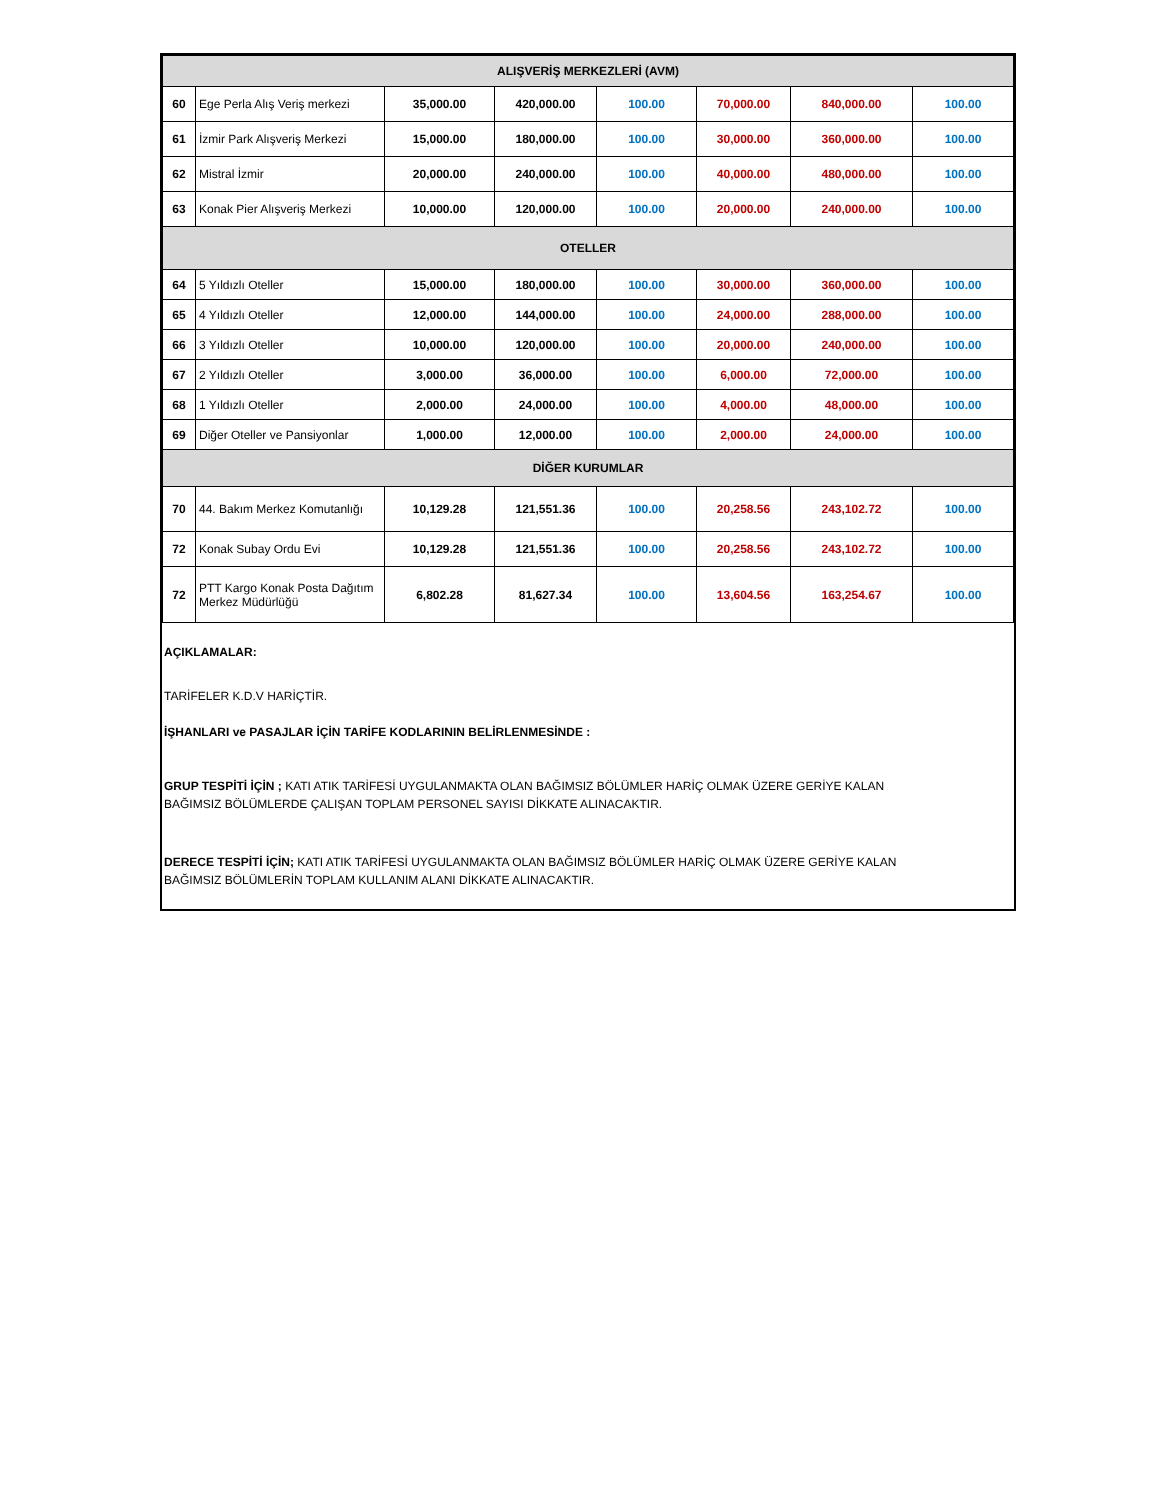| ALIŞVERİŞ MERKEZLERİ (AVM) | | | | | | | |
| 60 | Ege Perla Alış Veriş merkezi | 35,000.00 | 420,000.00 | 100.00 | 70,000.00 | 840,000.00 | 100.00 |
| 61 | İzmir Park Alışveriş Merkezi | 15,000.00 | 180,000.00 | 100.00 | 30,000.00 | 360,000.00 | 100.00 |
| 62 | Mistral İzmir | 20,000.00 | 240,000.00 | 100.00 | 40,000.00 | 480,000.00 | 100.00 |
| 63 | Konak Pier Alışveriş Merkezi | 10,000.00 | 120,000.00 | 100.00 | 20,000.00 | 240,000.00 | 100.00 |
| OTELLER | | | | | | | |
| 64 | 5 Yıldızlı Oteller | 15,000.00 | 180,000.00 | 100.00 | 30,000.00 | 360,000.00 | 100.00 |
| 65 | 4 Yıldızlı Oteller | 12,000.00 | 144,000.00 | 100.00 | 24,000.00 | 288,000.00 | 100.00 |
| 66 | 3 Yıldızlı Oteller | 10,000.00 | 120,000.00 | 100.00 | 20,000.00 | 240,000.00 | 100.00 |
| 67 | 2 Yıldızlı Oteller | 3,000.00 | 36,000.00 | 100.00 | 6,000.00 | 72,000.00 | 100.00 |
| 68 | 1 Yıldızlı Oteller | 2,000.00 | 24,000.00 | 100.00 | 4,000.00 | 48,000.00 | 100.00 |
| 69 | Diğer Oteller ve Pansiyonlar | 1,000.00 | 12,000.00 | 100.00 | 2,000.00 | 24,000.00 | 100.00 |
| DİĞER KURUMLAR | | | | | | | |
| 70 | 44. Bakım Merkez Komutanlığı | 10,129.28 | 121,551.36 | 100.00 | 20,258.56 | 243,102.72 | 100.00 |
| 72 | Konak Subay Ordu Evi | 10,129.28 | 121,551.36 | 100.00 | 20,258.56 | 243,102.72 | 100.00 |
| 72 | PTT Kargo Konak Posta Dağıtım Merkez Müdürlüğü | 6,802.28 | 81,627.34 | 100.00 | 13,604.56 | 163,254.67 | 100.00 |
AÇIKLAMALAR:
TARİFELER K.D.V HARİÇTİR.
İŞHANLARI ve PASAJLAR İÇİN TARİFE KODLARININ BELİRLENMESİNDE :
GRUP TESPİTİ İÇİN ; KATI ATIK TARİFESİ UYGULANMAKTA OLAN BAĞIMSIZ BÖLÜMLER HARİÇ OLMAK ÜZERE GERİYE KALAN
BAĞIMSIZ BÖLÜMLERDE ÇALIŞAN TOPLAM PERSONEL SAYISI DİKKATE ALINACAKTIR.
DERECE TESPİTİ İÇİN; KATI ATIK TARİFESİ UYGULANMAKTA OLAN BAĞIMSIZ BÖLÜMLER HARİÇ OLMAK ÜZERE GERİYE KALAN
BAĞIMSIZ BÖLÜMLERİN TOPLAM KULLANIM ALANI DİKKATE ALINACAKTIR.